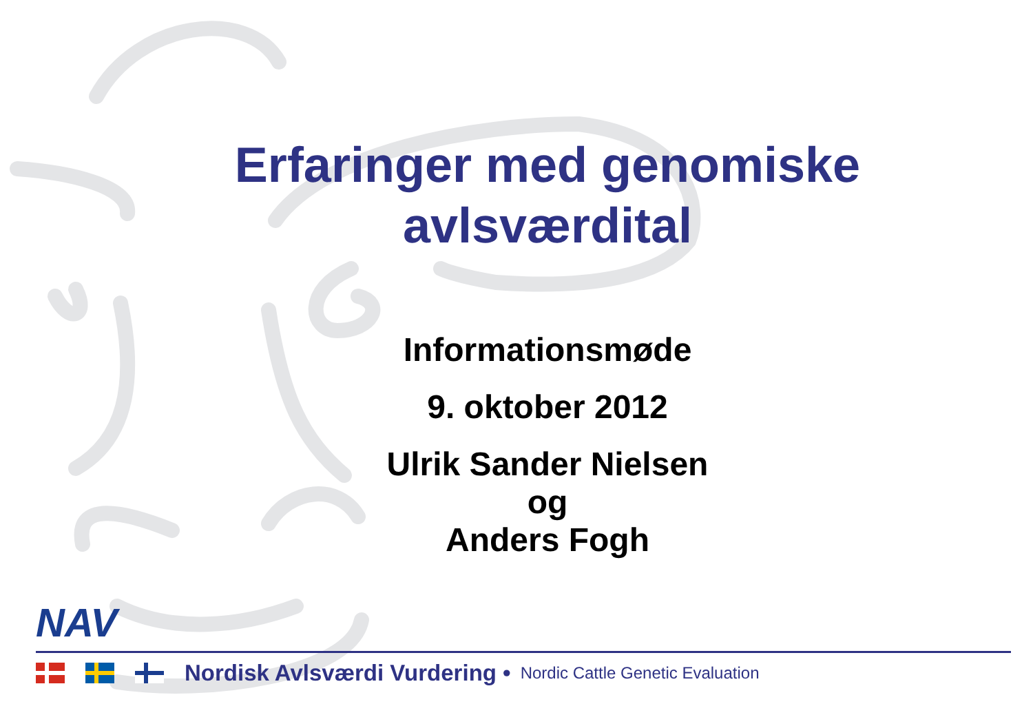Erfaringer med genomiske
avlsværdital
Informationsmøde
9. oktober 2012
Ulrik Sander Nielsen
og
Anders Fogh
NAV
Nordisk Avlsværdi Vurdering • Nordic Cattle Genetic Evaluation